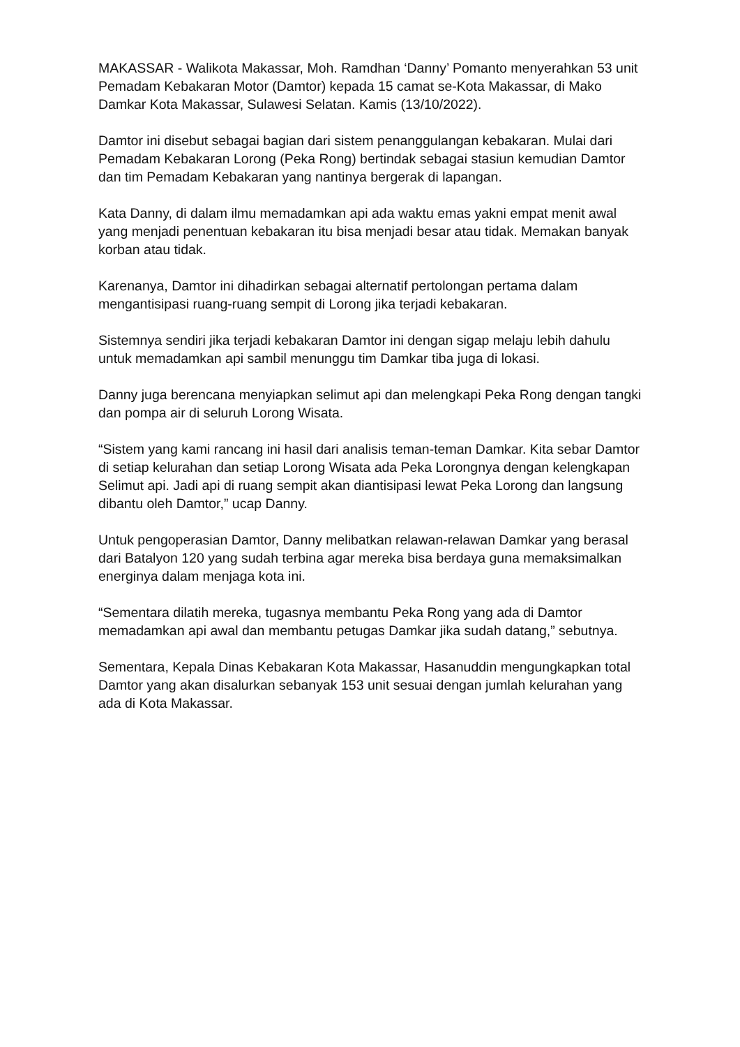MAKASSAR - Walikota Makassar, Moh. Ramdhan ‘Danny’ Pomanto menyerahkan 53 unit Pemadam Kebakaran Motor (Damtor) kepada 15 camat se-Kota Makassar, di Mako Damkar Kota Makassar, Sulawesi Selatan. Kamis (13/10/2022).
Damtor ini disebut sebagai bagian dari sistem penanggulangan kebakaran. Mulai dari Pemadam Kebakaran Lorong (Peka Rong) bertindak sebagai stasiun kemudian Damtor dan tim Pemadam Kebakaran yang nantinya bergerak di lapangan.
Kata Danny, di dalam ilmu memadamkan api ada waktu emas yakni empat menit awal yang menjadi penentuan kebakaran itu bisa menjadi besar atau tidak. Memakan banyak korban atau tidak.
Karenanya, Damtor ini dihadirkan sebagai alternatif pertolongan pertama dalam mengantisipasi ruang-ruang sempit di Lorong jika terjadi kebakaran.
Sistemnya sendiri jika terjadi kebakaran Damtor ini dengan sigap melaju lebih dahulu untuk memadamkan api sambil menunggu tim Damkar tiba juga di lokasi.
Danny juga berencana menyiapkan selimut api dan melengkapi Peka Rong dengan tangki dan pompa air di seluruh Lorong Wisata.
“Sistem yang kami rancang ini hasil dari analisis teman-teman Damkar. Kita sebar Damtor di setiap kelurahan dan setiap Lorong Wisata ada Peka Lorongnya dengan kelengkapan Selimut api. Jadi api di ruang sempit akan diantisipasi lewat Peka Lorong dan langsung dibantu oleh Damtor,” ucap Danny.
Untuk pengoperasian Damtor, Danny melibatkan relawan-relawan Damkar yang berasal dari Batalyon 120 yang sudah terbina agar mereka bisa berdaya guna memaksimalkan energinya dalam menjaga kota ini.
“Sementara dilatih mereka, tugasnya membantu Peka Rong yang ada di Damtor memadamkan api awal dan membantu petugas Damkar jika sudah datang,” sebutnya.
Sementara, Kepala Dinas Kebakaran Kota Makassar, Hasanuddin mengungkapkan total Damtor yang akan disalurkan sebanyak 153 unit sesuai dengan jumlah kelurahan yang ada di Kota Makassar.